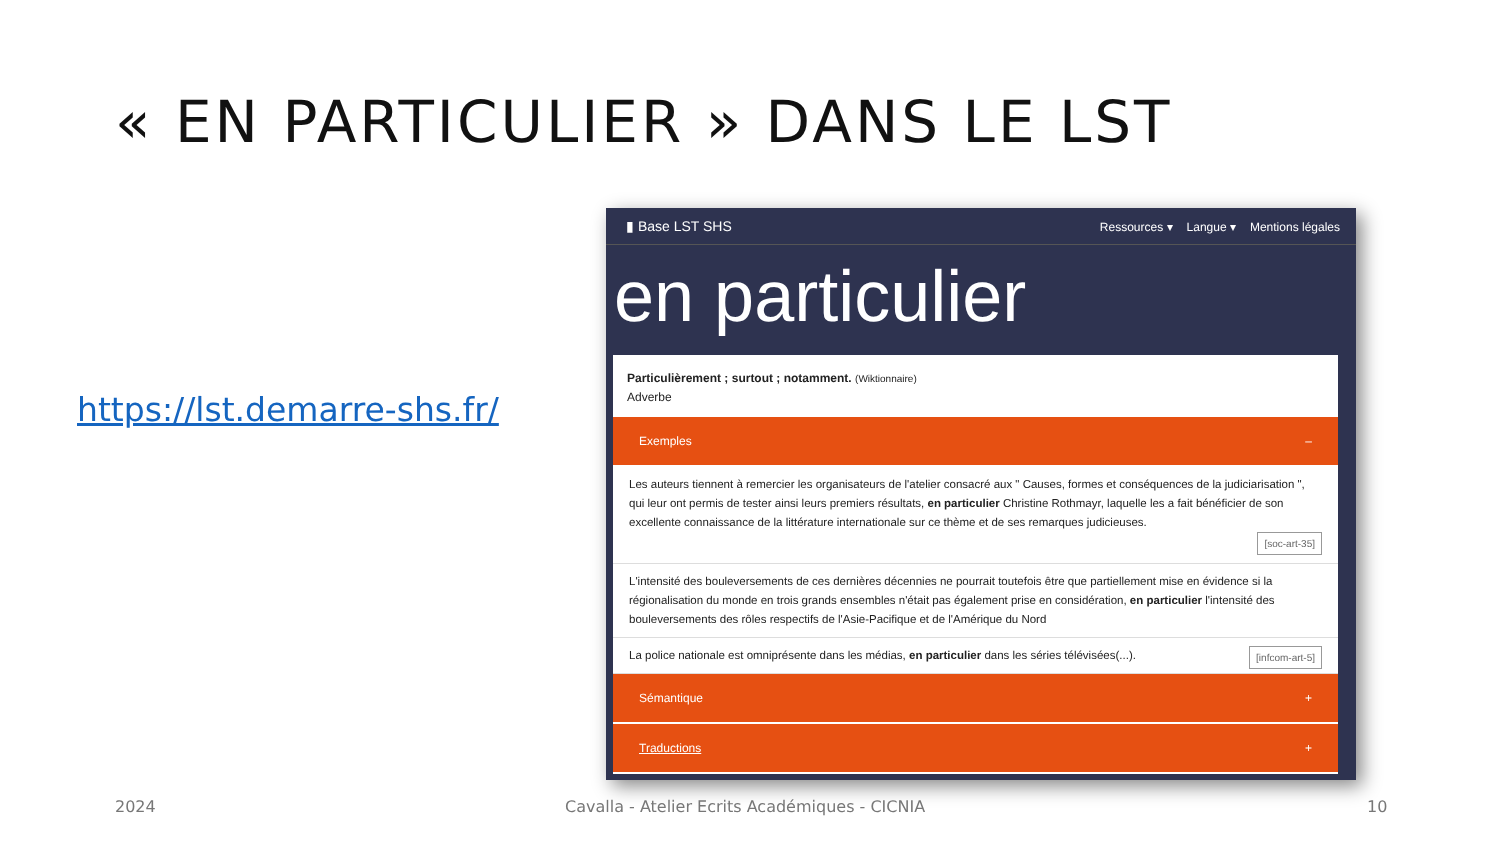« EN PARTICULIER » DANS LE LST
https://lst.demarre-shs.fr/
▮ Base LST SHS
Ressources ▾ Langue ▾ Mentions légales
en particulier
Particulièrement ; surtout ; notamment. (Wiktionnaire)
Adverbe
Exemples –
Les auteurs tiennent à remercier les organisateurs de l'atelier consacré aux " Causes, formes et conséquences de la judiciarisation ", qui leur ont permis de tester ainsi leurs premiers résultats, en particulier Christine Rothmayr, laquelle les a fait bénéficier de son excellente connaissance de la littérature internationale sur ce thème et de ses remarques judicieuses.
[soc-art-35]
L'intensité des bouleversements de ces dernières décennies ne pourrait toutefois être que partiellement mise en évidence si la régionalisation du monde en trois grands ensembles n'était pas également prise en considération, en particulier l'intensité des bouleversements des rôles respectifs de l'Asie-Pacifique et de l'Amérique du Nord
[infcom-art-5] La police nationale est omniprésente dans les médias, en particulier dans les séries télévisées(...).
Sémantique +
Traductions +
2024
Cavalla - Atelier Ecrits Académiques - CICNIA
10